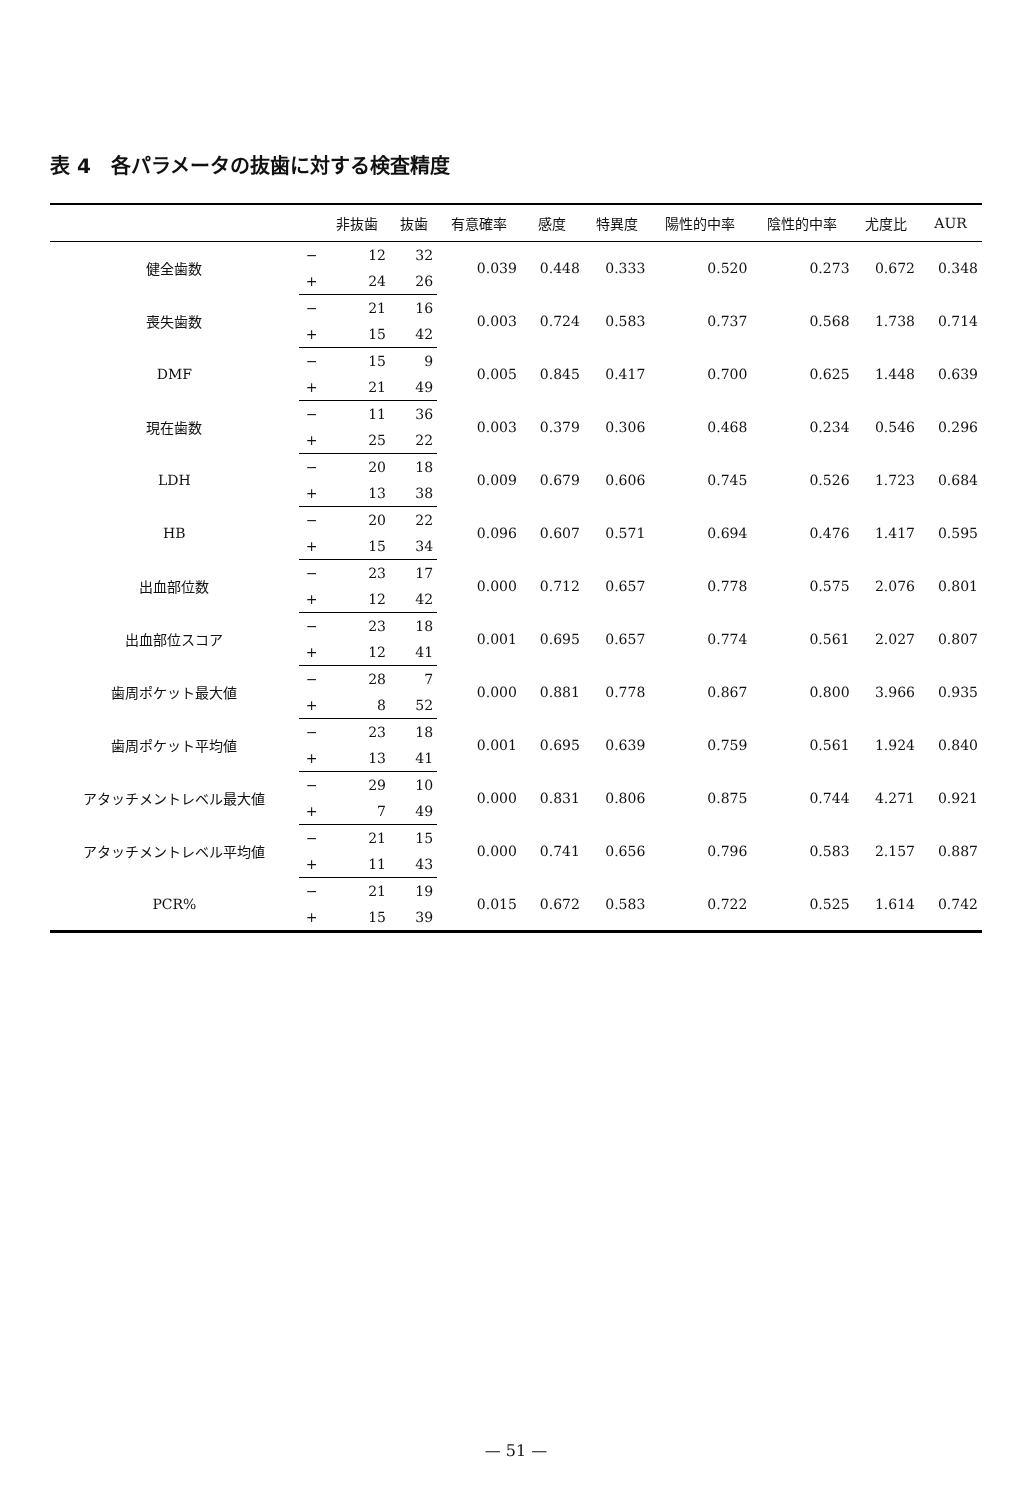表 4　各パラメータの抜歯に対する検査精度
| | | 非抜歯 | 抜歯 | 有意確率 | 感度 | 特異度 | 陽性的中率 | 陰性的中率 | 尤度比 | AUR |
| --- | --- | --- | --- | --- | --- | --- | --- | --- | --- | --- |
| 健全歯数 | − | 12 | 32 | 0.039 | 0.448 | 0.333 | 0.520 | 0.273 | 0.672 | 0.348 |
| | + | 24 | 26 | | | | | | | |
| 喪失歯数 | − | 21 | 16 | 0.003 | 0.724 | 0.583 | 0.737 | 0.568 | 1.738 | 0.714 |
| | + | 15 | 42 | | | | | | | |
| DMF | − | 15 | 9 | 0.005 | 0.845 | 0.417 | 0.700 | 0.625 | 1.448 | 0.639 |
| | + | 21 | 49 | | | | | | | |
| 現在歯数 | − | 11 | 36 | 0.003 | 0.379 | 0.306 | 0.468 | 0.234 | 0.546 | 0.296 |
| | + | 25 | 22 | | | | | | | |
| LDH | − | 20 | 18 | 0.009 | 0.679 | 0.606 | 0.745 | 0.526 | 1.723 | 0.684 |
| | + | 13 | 38 | | | | | | | |
| HB | − | 20 | 22 | 0.096 | 0.607 | 0.571 | 0.694 | 0.476 | 1.417 | 0.595 |
| | + | 15 | 34 | | | | | | | |
| 出血部位数 | − | 23 | 17 | 0.000 | 0.712 | 0.657 | 0.778 | 0.575 | 2.076 | 0.801 |
| | + | 12 | 42 | | | | | | | |
| 出血部位スコア | − | 23 | 18 | 0.001 | 0.695 | 0.657 | 0.774 | 0.561 | 2.027 | 0.807 |
| | + | 12 | 41 | | | | | | | |
| 歯周ポケット最大値 | − | 28 | 7 | 0.000 | 0.881 | 0.778 | 0.867 | 0.800 | 3.966 | 0.935 |
| | + | 8 | 52 | | | | | | | |
| 歯周ポケット平均値 | − | 23 | 18 | 0.001 | 0.695 | 0.639 | 0.759 | 0.561 | 1.924 | 0.840 |
| | + | 13 | 41 | | | | | | | |
| アタッチメントレベル最大値 | − | 29 | 10 | 0.000 | 0.831 | 0.806 | 0.875 | 0.744 | 4.271 | 0.921 |
| | + | 7 | 49 | | | | | | | |
| アタッチメントレベル平均値 | − | 21 | 15 | 0.000 | 0.741 | 0.656 | 0.796 | 0.583 | 2.157 | 0.887 |
| | + | 11 | 43 | | | | | | | |
| PCR% | − | 21 | 19 | 0.015 | 0.672 | 0.583 | 0.722 | 0.525 | 1.614 | 0.742 |
| | + | 15 | 39 | | | | | | | |
— 51 —